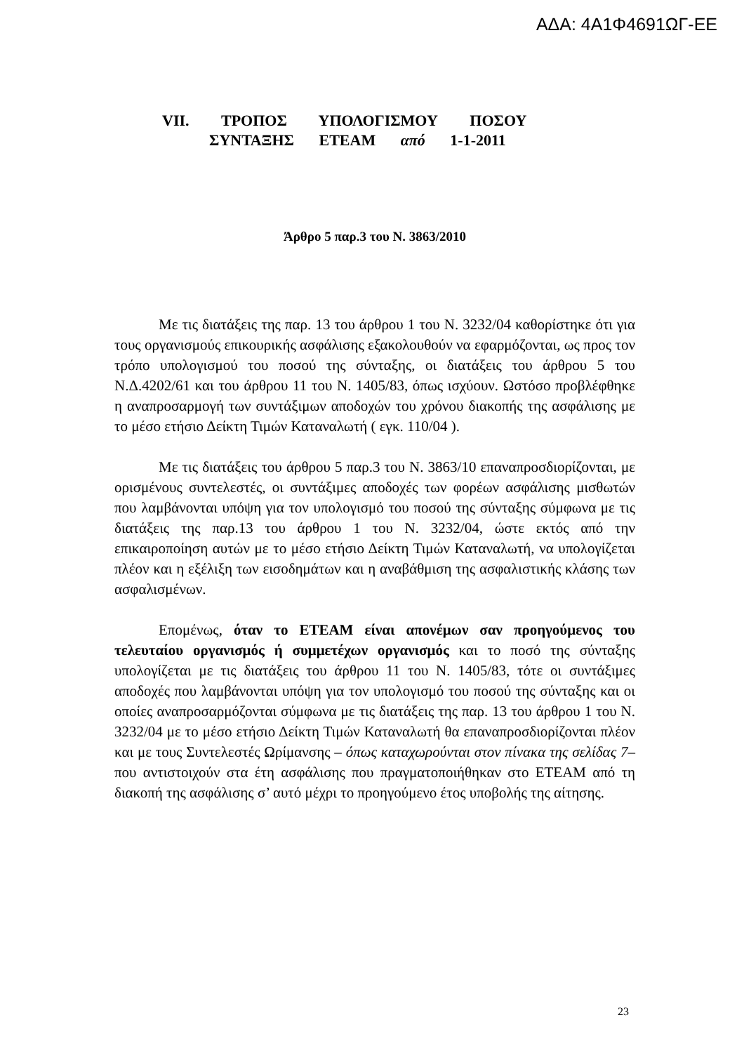ΑΔΑ: 4Α1Φ4691ΩΓ-ΕΕ
VII. ΤΡΟΠΟΣ ΥΠΟΛΟΓΙΣΜΟΥ ΠΟΣΟΥ
ΣΥΝΤΑΞΗΣ ΕΤΕΑΜ από 1-1-2011
Άρθρο 5 παρ.3 του Ν. 3863/2010
Με τις διατάξεις της παρ. 13 του άρθρου 1 του Ν. 3232/04 καθορίστηκε ότι για τους οργανισμούς επικουρικής ασφάλισης εξακολουθούν να εφαρμόζονται, ως προς τον τρόπο υπολογισμού του ποσού της σύνταξης, οι διατάξεις του άρθρου 5 του Ν.Δ.4202/61 και του άρθρου 11 του Ν. 1405/83, όπως ισχύουν. Ωστόσο προβλέφθηκε η αναπροσαρμογή των συντάξιμων αποδοχών του χρόνου διακοπής της ασφάλισης με το μέσο ετήσιο Δείκτη Τιμών Καταναλωτή ( εγκ. 110/04 ).
Με τις διατάξεις του άρθρου 5 παρ.3 του Ν. 3863/10 επαναπροσδιορίζονται, με ορισμένους συντελεστές, οι συντάξιμες αποδοχές των φορέων ασφάλισης μισθωτών που λαμβάνονται υπόψη για τον υπολογισμό του ποσού της σύνταξης σύμφωνα με τις διατάξεις της παρ.13 του άρθρου 1 του Ν. 3232/04, ώστε εκτός από την επικαιροποίηση αυτών με το μέσο ετήσιο Δείκτη Τιμών Καταναλωτή, να υπολογίζεται πλέον και η εξέλιξη των εισοδημάτων και η αναβάθμιση της ασφαλιστικής κλάσης των ασφαλισμένων.
Επομένως, όταν το ΕΤΕΑΜ είναι απονέμων σαν προηγούμενος του τελευταίου οργανισμός ή συμμετέχων οργανισμός και το ποσό της σύνταξης υπολογίζεται με τις διατάξεις του άρθρου 11 του Ν. 1405/83, τότε οι συντάξιμες αποδοχές που λαμβάνονται υπόψη για τον υπολογισμό του ποσού της σύνταξης και οι οποίες αναπροσαρμόζονται σύμφωνα με τις διατάξεις της παρ. 13 του άρθρου 1 του Ν. 3232/04 με το μέσο ετήσιο Δείκτη Τιμών Καταναλωτή θα επαναπροσδιορίζονται πλέον και με τους Συντελεστές Ωρίμανσης – όπως καταχωρούνται στον πίνακα της σελίδας 7– που αντιστοιχούν στα έτη ασφάλισης που πραγματοποιήθηκαν στο ΕΤΕΑΜ από τη διακοπή της ασφάλισης σ’ αυτό μέχρι το προηγούμενο έτος υποβολής της αίτησης.
23